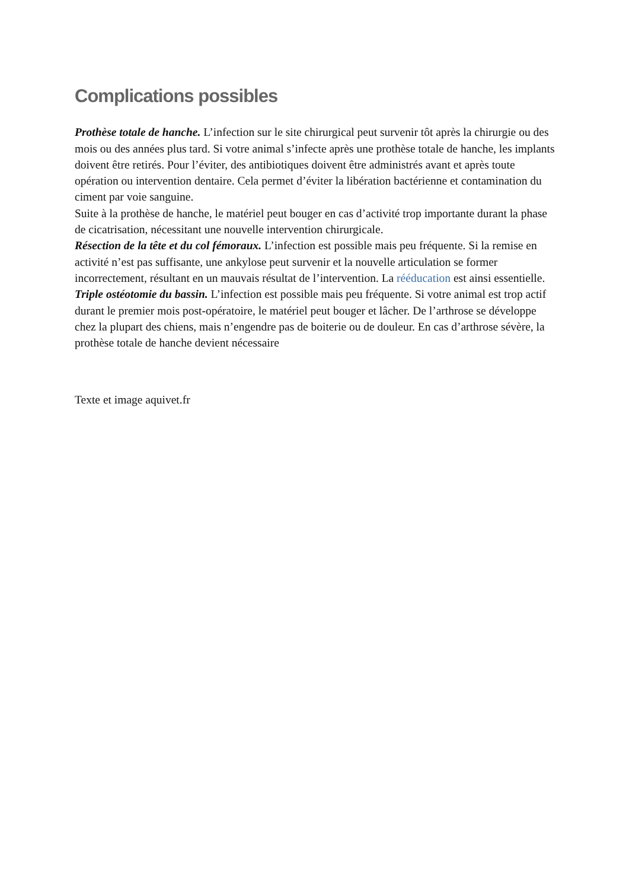Complications possibles
Prothèse totale de hanche. L’infection sur le site chirurgical peut survenir tôt après la chirurgie ou des mois ou des années plus tard. Si votre animal s’infecte après une prothèse totale de hanche, les implants doivent être retirés. Pour l’éviter, des antibiotiques doivent être administrés avant et après toute opération ou intervention dentaire. Cela permet d’éviter la libération bactérienne et contamination du ciment par voie sanguine.
Suite à la prothèse de hanche, le matériel peut bouger en cas d’activité trop importante durant la phase de cicatrisation, nécessitant une nouvelle intervention chirurgicale.
Résection de la tête et du col fémoraux. L’infection est possible mais peu fréquente. Si la remise en activité n’est pas suffisante, une ankylose peut survenir et la nouvelle articulation se former incorrectement, résultant en un mauvais résultat de l’intervention. La rééducation est ainsi essentielle.
Triple ostéotomie du bassin. L’infection est possible mais peu fréquente. Si votre animal est trop actif durant le premier mois post-opératoire, le matériel peut bouger et lâcher. De l’arthrose se développe chez la plupart des chiens, mais n’engendre pas de boiterie ou de douleur. En cas d’arthrose sévère, la prothèse totale de hanche devient nécessaire
Texte et image aquivet.fr